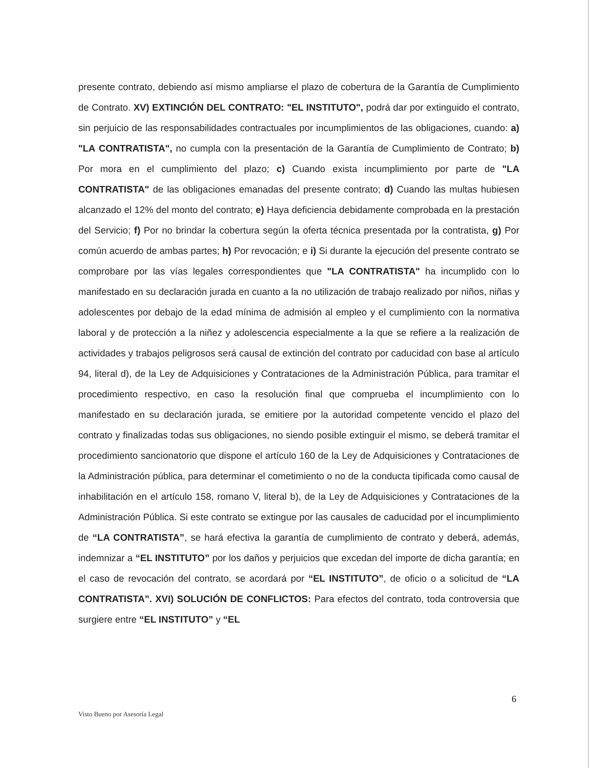presente contrato, debiendo así mismo ampliarse el plazo de cobertura de la Garantía de Cumplimiento de Contrato. XV) EXTINCIÓN DEL CONTRATO: "EL INSTITUTO", podrá dar por extinguido el contrato, sin perjuicio de las responsabilidades contractuales por incumplimientos de las obligaciones, cuando: a) "LA CONTRATISTA", no cumpla con la presentación de la Garantía de Cumplimiento de Contrato; b) Por mora en el cumplimiento del plazo; c) Cuando exista incumplimiento por parte de "LA CONTRATISTA" de las obligaciones emanadas del presente contrato; d) Cuando las multas hubiesen alcanzado el 12% del monto del contrato; e) Haya deficiencia debidamente comprobada en la prestación del Servicio; f) Por no brindar la cobertura según la oferta técnica presentada por la contratista, g) Por común acuerdo de ambas partes; h) Por revocación; e i) Si durante la ejecución del presente contrato se comprobare por las vías legales correspondientes que "LA CONTRATISTA" ha incumplido con lo manifestado en su declaración jurada en cuanto a la no utilización de trabajo realizado por niños, niñas y adolescentes por debajo de la edad mínima de admisión al empleo y el cumplimiento con la normativa laboral y de protección a la niñez y adolescencia especialmente a la que se refiere a la realización de actividades y trabajos peligrosos será causal de extinción del contrato por caducidad con base al artículo 94, literal d), de la Ley de Adquisiciones y Contrataciones de la Administración Pública, para tramitar el procedimiento respectivo, en caso la resolución final que comprueba el incumplimiento con lo manifestado en su declaración jurada, se emitiere por la autoridad competente vencido el plazo del contrato y finalizadas todas sus obligaciones, no siendo posible extinguir el mismo, se deberá tramitar el procedimiento sancionatorio que dispone el artículo 160 de la Ley de Adquisiciones y Contrataciones de la Administración pública, para determinar el cometimiento o no de la conducta tipificada como causal de inhabilitación en el artículo 158, romano V, literal b), de la Ley de Adquisiciones y Contrataciones de la Administración Pública. Si este contrato se extingue por las causales de caducidad por el incumplimiento de “LA CONTRATISTA”, se hará efectiva la garantía de cumplimiento de contrato y deberá, además, indemnizar a “EL INSTITUTO” por los daños y perjuicios que excedan del importe de dicha garantía; en el caso de revocación del contrato, se acordará por “EL INSTITUTO”, de oficio o a solicitud de “LA CONTRATISTA”. XVI) SOLUCIÓN DE CONFLICTOS: Para efectos del contrato, toda controversia que surgiere entre “EL INSTITUTO” y “EL
6
Visto Bueno por Asesoría Legal